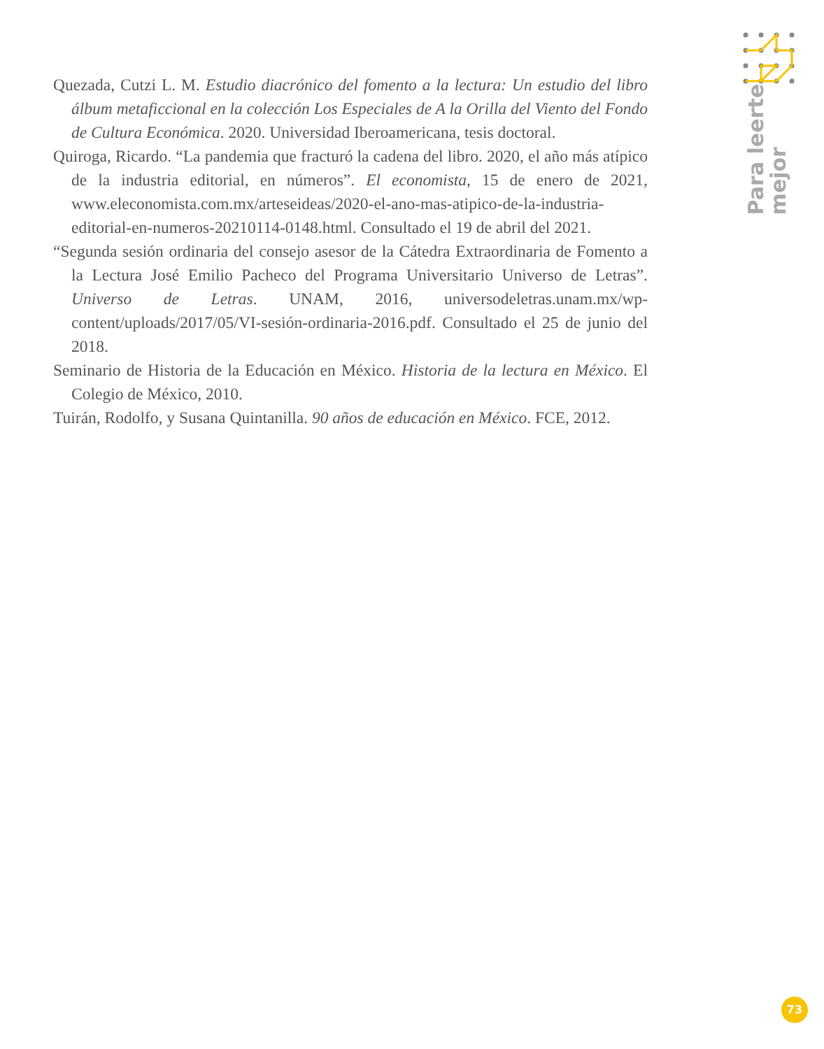Para leerte
mejor
Quezada, Cutzi L. M. Estudio diacrónico del fomento a la lectura: Un estudio del libro álbum metaficcional en la colección Los Especiales de A la Orilla del Viento del Fondo de Cultura Económica. 2020. Universidad Iberoamericana, tesis doctoral.
Quiroga, Ricardo. “La pandemia que fracturó la cadena del libro. 2020, el año más atípico de la industria editorial, en números”. El economista, 15 de enero de 2021, www.eleconomista.com.mx/arteseideas/2020-el-ano-mas-atipico-de-la-industria-editorial-en-numeros-20210114-0148.html. Consultado el 19 de abril del 2021.
“Segunda sesión ordinaria del consejo asesor de la Cátedra Extraordinaria de Fomento a la Lectura José Emilio Pacheco del Programa Universitario Universo de Letras”. Universo de Letras. UNAM, 2016, universodeletras.unam.mx/wp-content/uploads/2017/05/VI-sesión-ordinaria-2016.pdf. Consultado el 25 de junio del 2018.
Seminario de Historia de la Educación en México. Historia de la lectura en México. El Colegio de México, 2010.
Tuirán, Rodolfo, y Susana Quintanilla. 90 años de educación en México. FCE, 2012.
73